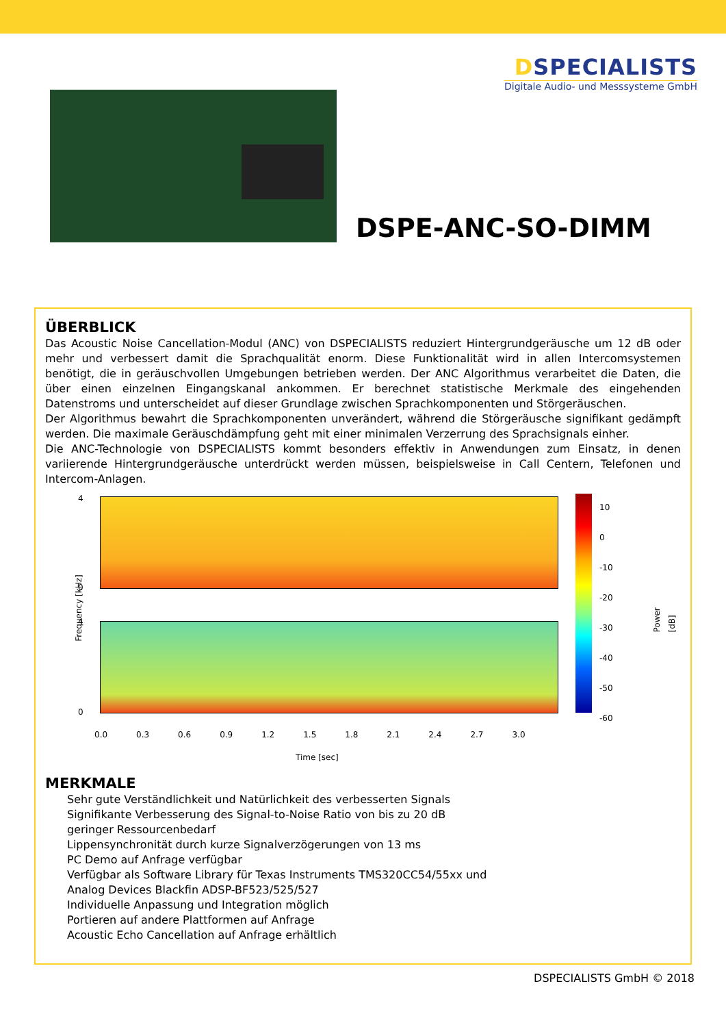DSPECIALISTS
Digitale Audio- und Messsysteme GmbH
DSPE-ANC-SO-DIMM
ÜBERBLICK
Das Acoustic Noise Cancellation-Modul (ANC) von DSPECIALISTS reduziert Hintergrundgeräusche um 12 dB oder mehr und verbessert damit die Sprachqualität enorm. Diese Funktionalität wird in allen Intercomsystemen benötigt, die in geräuschvollen Umgebungen betrieben werden. Der ANC Algorithmus verarbeitet die Daten, die über einen einzelnen Eingangskanal ankommen. Er berechnet statistische Merkmale des eingehenden Datenstroms und unterscheidet auf dieser Grundlage zwischen Sprachkomponenten und Störgeräuschen.
Der Algorithmus bewahrt die Sprachkomponenten unverändert, während die Störgeräusche signifikant gedämpft werden. Die maximale Geräuschdämpfung geht mit einer minimalen Verzerrung des Sprachsignals einher.
Die ANC-Technologie von DSPECIALISTS kommt besonders effektiv in Anwendungen zum Einsatz, in denen variierende Hintergrundgeräusche unterdrückt werden müssen, beispielsweise in Call Centern, Telefonen und Intercom-Anlagen.
Frequency [kHz]
4
0
4
0
0.0 0.3 0.6 0.9 1.2 1.5 1.8 2.1 2.4 2.7 3.0
Time [sec]
10
0
-10
-20
-30
-40
-50
-60
Power [dB]
MERKMALE
Sehr gute Verständlichkeit und Natürlichkeit des verbesserten Signals
Signifikante Verbesserung des Signal-to-Noise Ratio von bis zu 20 dB
geringer Ressourcenbedarf
Lippensynchronität durch kurze Signalverzögerungen von 13 ms
PC Demo auf Anfrage verfügbar
Verfügbar als Software Library für Texas Instruments TMS320CC54/55xx und
Analog Devices Blackfin ADSP-BF523/525/527
Individuelle Anpassung und Integration möglich
Portieren auf andere Plattformen auf Anfrage
Acoustic Echo Cancellation auf Anfrage erhältlich
DSPECIALISTS GmbH © 2018